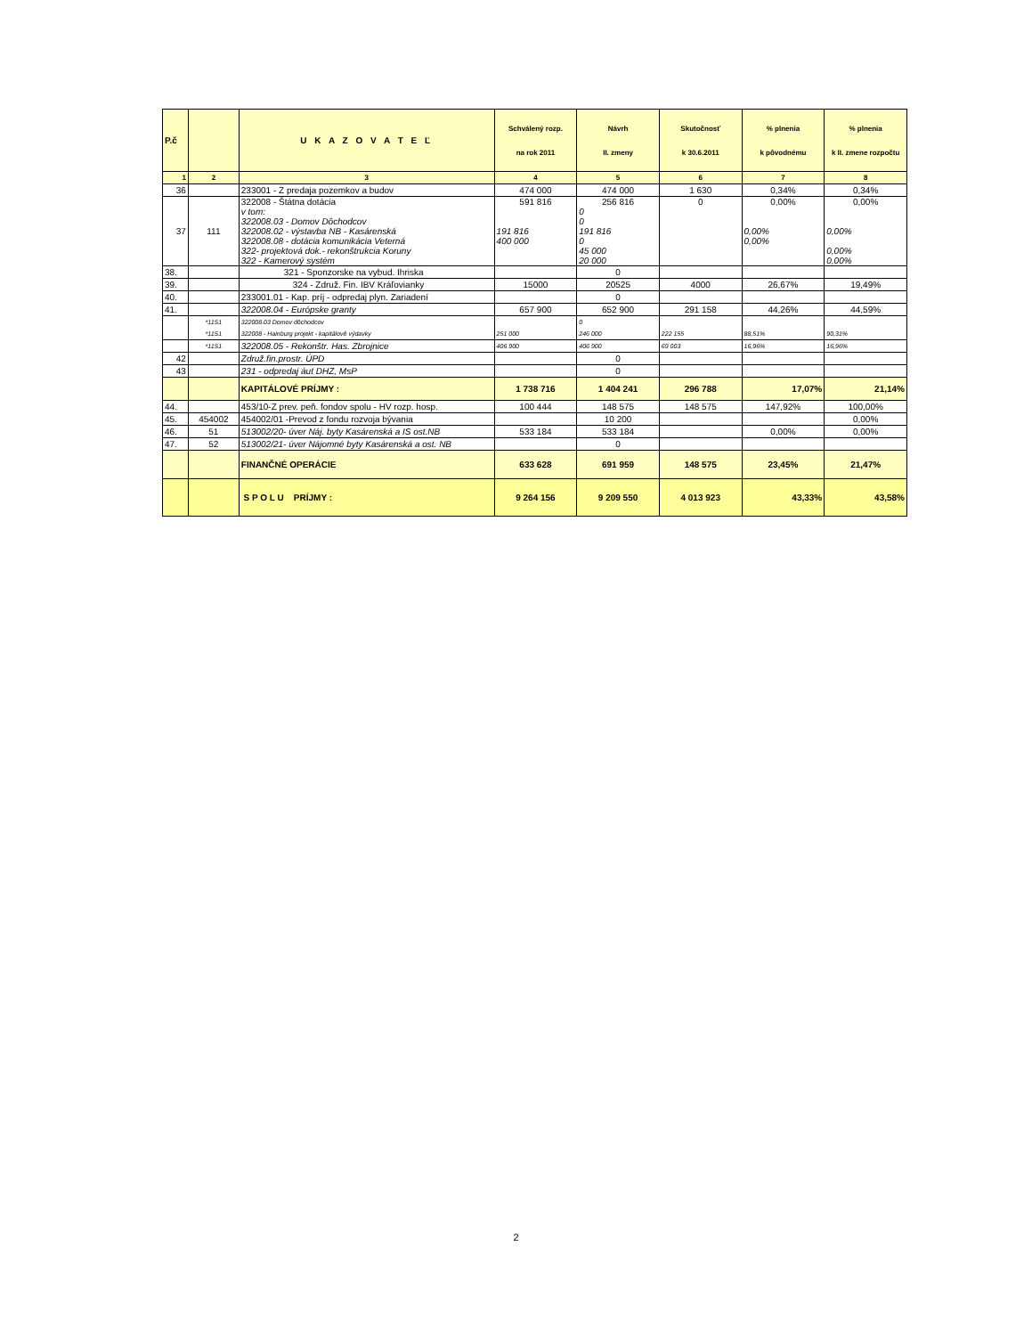| P.č | | U K A Z O V A T E Ľ | Schválený rozp. na rok 2011 | Návrh II. zmeny | Skutočnosť k 30.6.2011 | % plnenia k pôvodnému | % plnenia k II. zmene rozpočtu |
| --- | --- | --- | --- | --- | --- | --- | --- |
| 1 | 2 | 3 | 4 | 5 | 6 | 7 | 8 |
| 36 | | 233001 - Z predaja pozemkov a budov | 474 000 | 474 000 | 1 630 | 0,34% | 0,34% |
| 37 | 111 | 322008 - Štátna dotácia v tom: 322008.03 - Domov Dôchodcov 322008.02 - výstavba NB - Kasárenská 322008.08 - dotácia komunikácia Veterná 322- projektová dok.- rekonštrukcia Koruny 322 - Kamerový systém | 591 816 191 816 400 000 | 256 816 0 0 191 816 0 45 000 20 000 | 0 | 0,00% 0,00% 0,00% | 0,00% 0,00% 0,00% 0,00% |
| 38. | | 321 - Sponzorske na vybud. Ihriska | | 0 | | | |
| 39. | | 324 - Združ. Fin. IBV Kráľovianky | 15000 | 20525 | 4000 | 26,67% | 19,49% |
| 40. | | 233001.01 - Kap. príj - odpredaj plyn. Zariadení | | 0 | | | |
| 41. | | 322008.04 - Európske granty | 657 900 | 652 900 | 291 158 | 44,26% | 44,59% |
| | *11S1 | 322008.03 Domov dôchodcov | | 0 | | | |
| | *11S1 | 322008 - Hainburg projekt - kapitálové výdavky | 251 000 | 246 000 | 222 155 | 88,51% | 90,31% |
| | *11S1 | 322008.05 - Rekonštr. Has. Zbrojnice | 406 900 | 406 900 | 69 003 | 16,96% | 16,96% |
| 42 | | Združ.fin.prostr. ÚPD | | 0 | | | |
| 43 | | 231 - odpredaj áut DHZ, MsP | | 0 | | | |
| | | KAPITÁLOVÉ PRÍJMY : | 1 738 716 | 1 404 241 | 296 788 | 17,07% | 21,14% |
| 44. | | 453/10-Z prev. peň. fondov spolu - HV rozp. hosp. | 100 444 | 148 575 | 148 575 | 147,92% | 100,00% |
| 45. | 454002 | 454002/01 -Prevod z fondu rozvoja bývania | | 10 200 | | | 0,00% |
| 46. | 51 | 513002/20- úver Náj. byty Kasárenská a IS ost.NB | 533 184 | 533 184 | | 0,00% | 0,00% |
| 47. | 52 | 513002/21- úver Nájomné byty Kasárenská a ost. NB | | 0 | | | |
| | | FINANČNÉ OPERÁCIE | 633 628 | 691 959 | 148 575 | 23,45% | 21,47% |
| | | S P O L U PRÍJMY : | 9 264 156 | 9 209 550 | 4 013 923 | 43,33% | 43,58% |
2